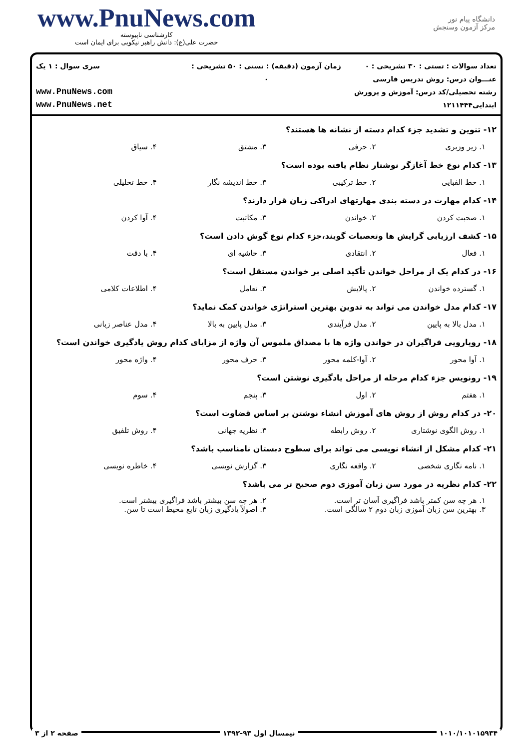www.PnuNews.com
کارشناسی ناپیوسته
حضرت علی(ع): دانش راهبر نیکویی برای ایمان است
دانشگاه پیام نور
مرکز آزمون وسنجش
تعداد سوالات : تستی : ۳۰ تشریحی : ۰
عنـــوان درس: روش تدریس فارسی
رشته تحصیلی/کد درس: آموزش و پرورش ابتدایی۱۲۱۱۴۴۴
زمان آزمون (دقیقه) : تستی : ۵۰ تشریحی : ۰
سری سوال : ۱ یک
www.PnuNews.com
www.PnuNews.net
۱۲- تنوین و تشدید جزء کدام دسته از نشانه ها هستند؟
۱. زیر وزبری ۲. حرفی ۳. مشتق ۴. سیاق
۱۳- کدام نوع خط آغازگر نوشتار نظام یافته بوده است؟
۱. خط الفبایی ۲. خط ترکیبی ۳. خط اندیشه نگار ۴. خط تحلیلی
۱۴- کدام مهارت در دسته بندی مهارتهای ادراکی زبان قرار دارند؟
۱. صحبت کردن ۲. خواندن ۳. مکاتبت ۴. آوا کردن
۱۵- کشف ارزیابی گرایش ها وتعصبات گویند،جزء کدام نوع گوش دادن است؟
۱. فعال ۲. انتقادی ۳. حاشیه ای ۴. با دقت
۱۶- در کدام یک از مراحل خواندن تأکید اصلی بر خواندن مستقل است؟
۱. گسترده خواندن ۲. پالایش ۳. تعامل ۴. اطلاعات کلامی
۱۷- کدام مدل خواندن می تواند به تدوین بهترین استراتژی خواندن کمک نماید؟
۱. مدل بالا به پایین ۲. مدل فرآیندی ۳. مدل پایین به بالا ۴. مدل عناصر زبانی
۱۸- رویارویی فراگیران در خواندن واژه ها با مصداق ملموس آن واژه از مزایای کدام روش یادگیری خواندن است؟
۱. آوا محور ۲. آوا-کلمه محور ۳. حرف محور ۴. واژه محور
۱۹- رونویس جزء کدام مرحله از مراحل یادگیری نوشتن است؟
۱. هفتم ۲. اول ۳. پنجم ۴. سوم
۲۰- در کدام روش از روش های آموزش انشاء نوشتن بر اساس قضاوت است؟
۱. روش الگوی نوشتاری ۲. روش رابطه ۳. نظریه جهانی ۴. روش تلفیق
۲۱- کدام مشکل از انشاء نویسی می تواند برای سطوح دبستان نامناسب باشد؟
۱. نامه نگاری شخصی ۲. واقعه نگاری ۳. گزارش نویسی ۴. خاطره نویسی
۲۲- کدام نظریه در مورد سن زبان آموزی دوم صحیح تر می باشد؟
۱. هر چه سن کمتر باشد فراگیری آسان تر است. ۲. هر چه سن بیشتر باشد فراگیری بیشتر است. ۳. بهترین سن زبان آموزی زبان دوم ۲ سالگی است. ۴. اصولاً یادگیری زبان تابع محیط است تا سن.
۱۰۱۰/۱۰۱۰۱۵۹۳۴ نیمسال اول ۹۳-۱۳۹۲ صفحه ۲ از ۳